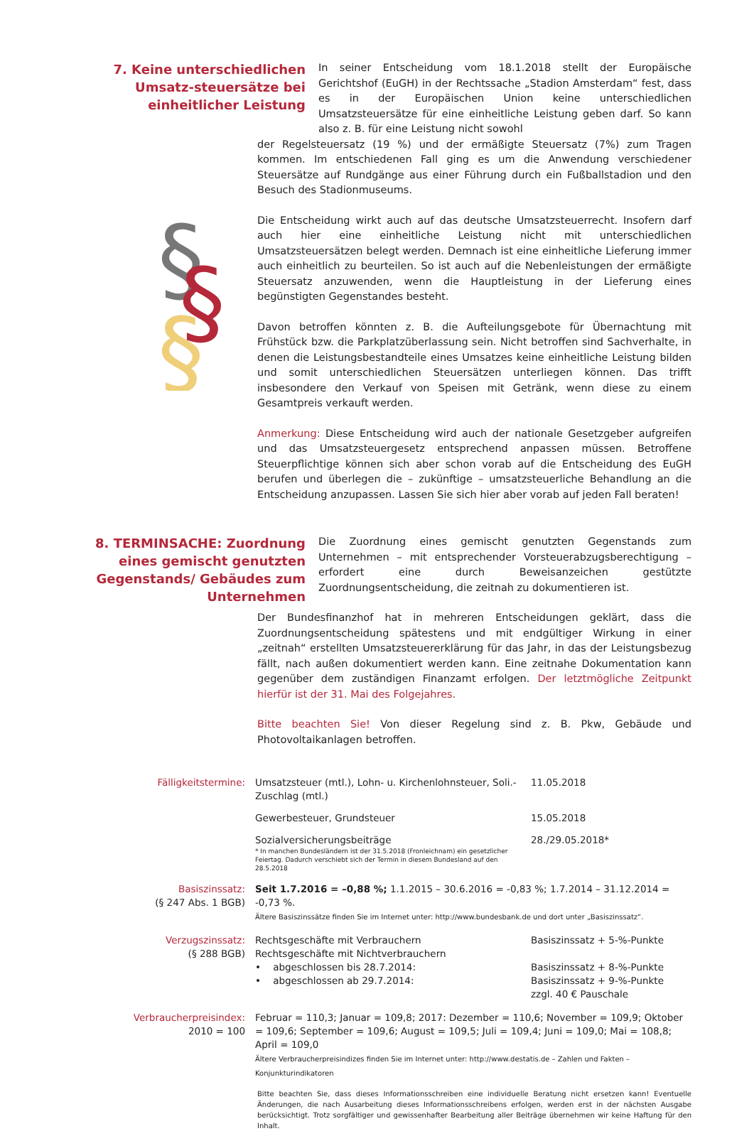7. Keine unterschiedlichen Umsatz-steuersätze bei einheitlicher Leistung
In seiner Entscheidung vom 18.1.2018 stellt der Europäische Gerichtshof (EuGH) in der Rechtssache „Stadion Amsterdam“ fest, dass es in der Europäischen Union keine unterschiedlichen Umsatzsteuersätze für eine einheitliche Leistung geben darf. So kann also z. B. für eine Leistung nicht sowohl
der Regelsteuersatz (19 %) und der ermäßigte Steuersatz (7%) zum Tragen kommen. Im entschiedenen Fall ging es um die Anwendung verschiedener Steuersätze auf Rundgänge aus einer Führung durch ein Fußballstadion und den Besuch des Stadionmuseums.
§
§
§
Die Entscheidung wirkt auch auf das deutsche Umsatzsteuerrecht. Insofern darf auch hier eine einheitliche Leistung nicht mit unterschiedlichen Umsatzsteuersätzen belegt werden. Demnach ist eine einheitliche Lieferung immer auch einheitlich zu beurteilen. So ist auch auf die Nebenleistungen der ermäßigte Steuersatz anzuwenden, wenn die Hauptleistung in der Lieferung eines begünstigten Gegenstandes besteht.
Davon betroffen könnten z. B. die Aufteilungsgebote für Übernachtung mit Frühstück bzw. die Parkplatzüberlassung sein. Nicht betroffen sind Sachverhalte, in denen die Leistungsbestandteile eines Umsatzes keine einheitliche Leistung bilden und somit unterschiedlichen Steuersätzen unterliegen können. Das trifft insbesondere den Verkauf von Speisen mit Getränk, wenn diese zu einem Gesamtpreis verkauft werden.
Anmerkung: Diese Entscheidung wird auch der nationale Gesetzgeber aufgreifen und das Umsatzsteuergesetz entsprechend anpassen müssen. Betroffene Steuerpflichtige können sich aber schon vorab auf die Entscheidung des EuGH berufen und überlegen die – zukünftige – umsatzsteuerliche Behandlung an die Entscheidung anzupassen. Lassen Sie sich hier aber vorab auf jeden Fall beraten!
8. TERMINSACHE: Zuordnung eines gemischt genutzten Gegenstands/ Gebäudes zum Unternehmen
Die Zuordnung eines gemischt genutzten Gegenstands zum Unternehmen – mit entsprechender Vorsteuerabzugsberechtigung – erfordert eine durch Beweisanzeichen gestützte Zuordnungsentscheidung, die zeitnah zu dokumentieren ist.
Der Bundesfinanzhof hat in mehreren Entscheidungen geklärt, dass die Zuordnungsentscheidung spätestens und mit endgültiger Wirkung in einer „zeitnah“ erstellten Umsatzsteuererklärung für das Jahr, in das der Leistungsbezug fällt, nach außen dokumentiert werden kann. Eine zeitnahe Dokumentation kann gegenüber dem zuständigen Finanzamt erfolgen. Der letztmögliche Zeitpunkt hierfür ist der 31. Mai des Folgejahres.
Bitte beachten Sie! Von dieser Regelung sind z. B. Pkw, Gebäude und Photovoltaikanlagen betroffen.
| Fälligkeitstermine: | Umsatzsteuer (mtl.), Lohn- u. Kirchenlohnsteuer, Soli.-Zuschlag (mtl.) | 11.05.2018 |
| | Gewerbesteuer, Grundsteuer | 15.05.2018 |
| | Sozialversicherungsbeiträge * In manchen Bundesländern ist der 31.5.2018 (Fronleichnam) ein gesetzlicher Feiertag. Dadurch verschiebt sich der Termin in diesem Bundesland auf den 28.5.2018 | 28./29.05.2018* |
| Basiszinssatz: (§ 247 Abs. 1 BGB) | Seit 1.7.2016 = –0,88 %; 1.1.2015 – 30.6.2016 = -0,83 %; 1.7.2014 – 31.12.2014 = -0,73 %. Ältere Basiszinssätze finden Sie im Internet unter: http://www.bundesbank.de und dort unter „Basiszinssatz“. | |
| Verzugszinssatz: (§ 288 BGB) | Rechtsgeschäfte mit Verbrauchern Rechtsgeschäfte mit Nichtverbrauchern • abgeschlossen bis 28.7.2014: • abgeschlossen ab 29.7.2014: | Basiszinssatz + 5-%-Punkte Basiszinssatz + 8-%-Punkte Basiszinssatz + 9-%-Punkte zzgl. 40 € Pauschale |
| Verbraucherpreisindex: 2010 = 100 | Februar = 110,3; Januar = 109,8; 2017: Dezember = 110,6; November = 109,9; Oktober = 109,6; September = 109,6; August = 109,5; Juli = 109,4; Juni = 109,0; Mai = 108,8; April = 109,0 Ältere Verbraucherpreisindizes finden Sie im Internet unter: http://www.destatis.de – Zahlen und Fakten – Konjunkturindikatoren | |
Bitte beachten Sie, dass dieses Informationsschreiben eine individuelle Beratung nicht ersetzen kann! Eventuelle Änderungen, die nach Ausarbeitung dieses Informationsschreibens erfolgen, werden erst in der nächsten Ausgabe berücksichtigt. Trotz sorgfältiger und gewissenhafter Bearbeitung aller Beiträge übernehmen wir keine Haftung für den Inhalt.